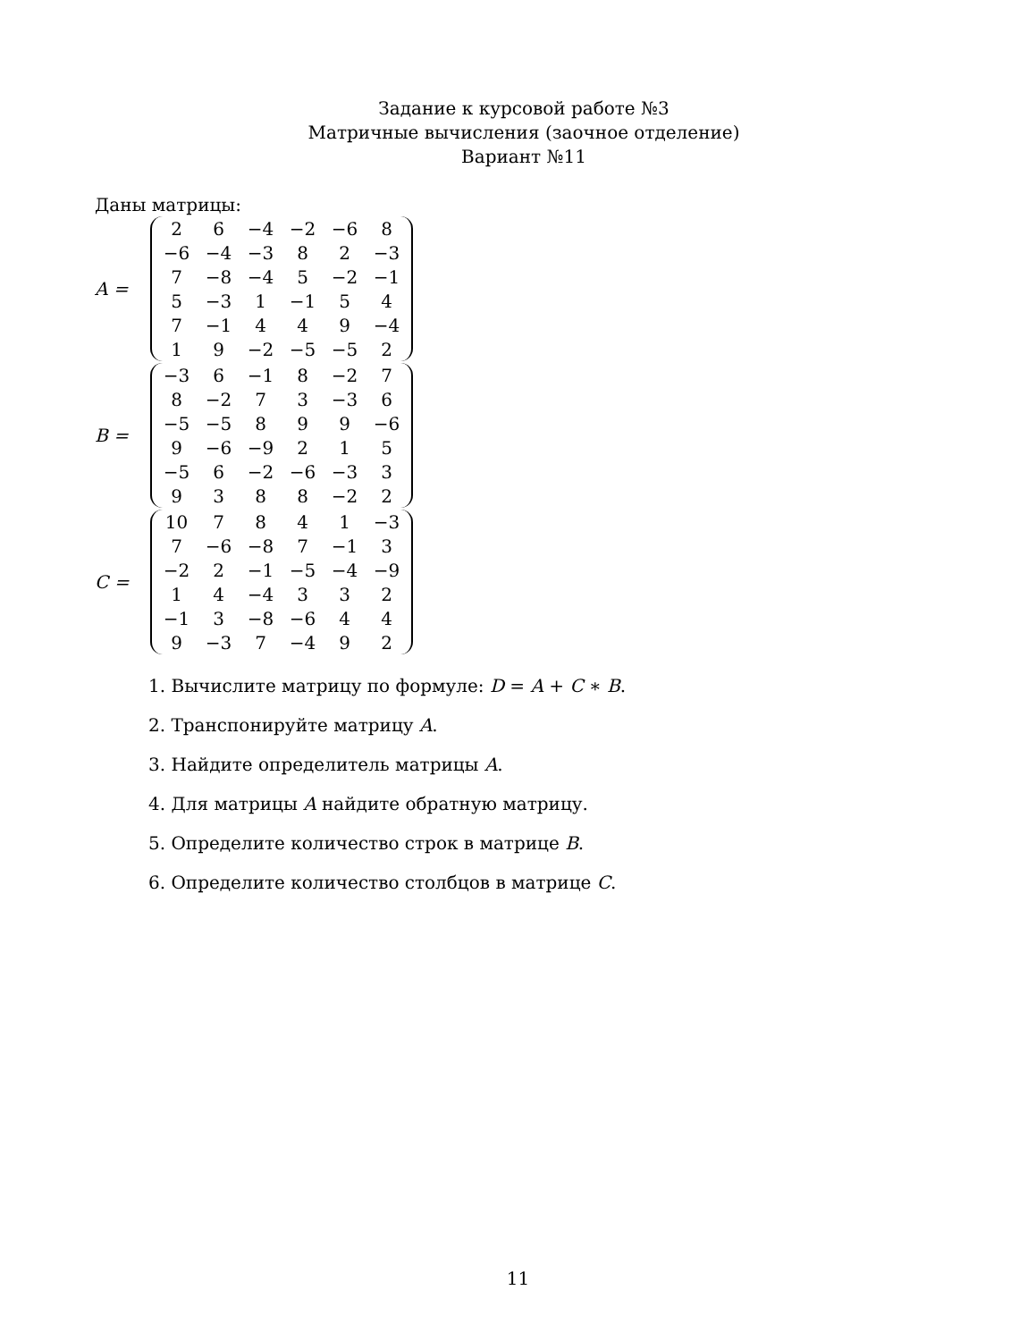Задание к курсовой работе №3
Матричные вычисления (заочное отделение)
Вариант №11
Даны матрицы:
A =
| 2 | 6 | −4 | −2 | −6 | 8 |
| −6 | −4 | −3 | 8 | 2 | −3 |
| 7 | −8 | −4 | 5 | −2 | −1 |
| 5 | −3 | 1 | −1 | 5 | 4 |
| 7 | −1 | 4 | 4 | 9 | −4 |
| 1 | 9 | −2 | −5 | −5 | 2 |
B =
| −3 | 6 | −1 | 8 | −2 | 7 |
| 8 | −2 | 7 | 3 | −3 | 6 |
| −5 | −5 | 8 | 9 | 9 | −6 |
| 9 | −6 | −9 | 2 | 1 | 5 |
| −5 | 6 | −2 | −6 | −3 | 3 |
| 9 | 3 | 8 | 8 | −2 | 2 |
C =
| 10 | 7 | 8 | 4 | 1 | −3 |
| 7 | −6 | −8 | 7 | −1 | 3 |
| −2 | 2 | −1 | −5 | −4 | −9 |
| 1 | 4 | −4 | 3 | 3 | 2 |
| −1 | 3 | −8 | −6 | 4 | 4 |
| 9 | −3 | 7 | −4 | 9 | 2 |
1. Вычислите матрицу по формуле: D = A + C ∗ B.
2. Транспонируйте матрицу A.
3. Найдите определитель матрицы A.
4. Для матрицы A найдите обратную матрицу.
5. Определите количество строк в матрице B.
6. Определите количество столбцов в матрице C.
11